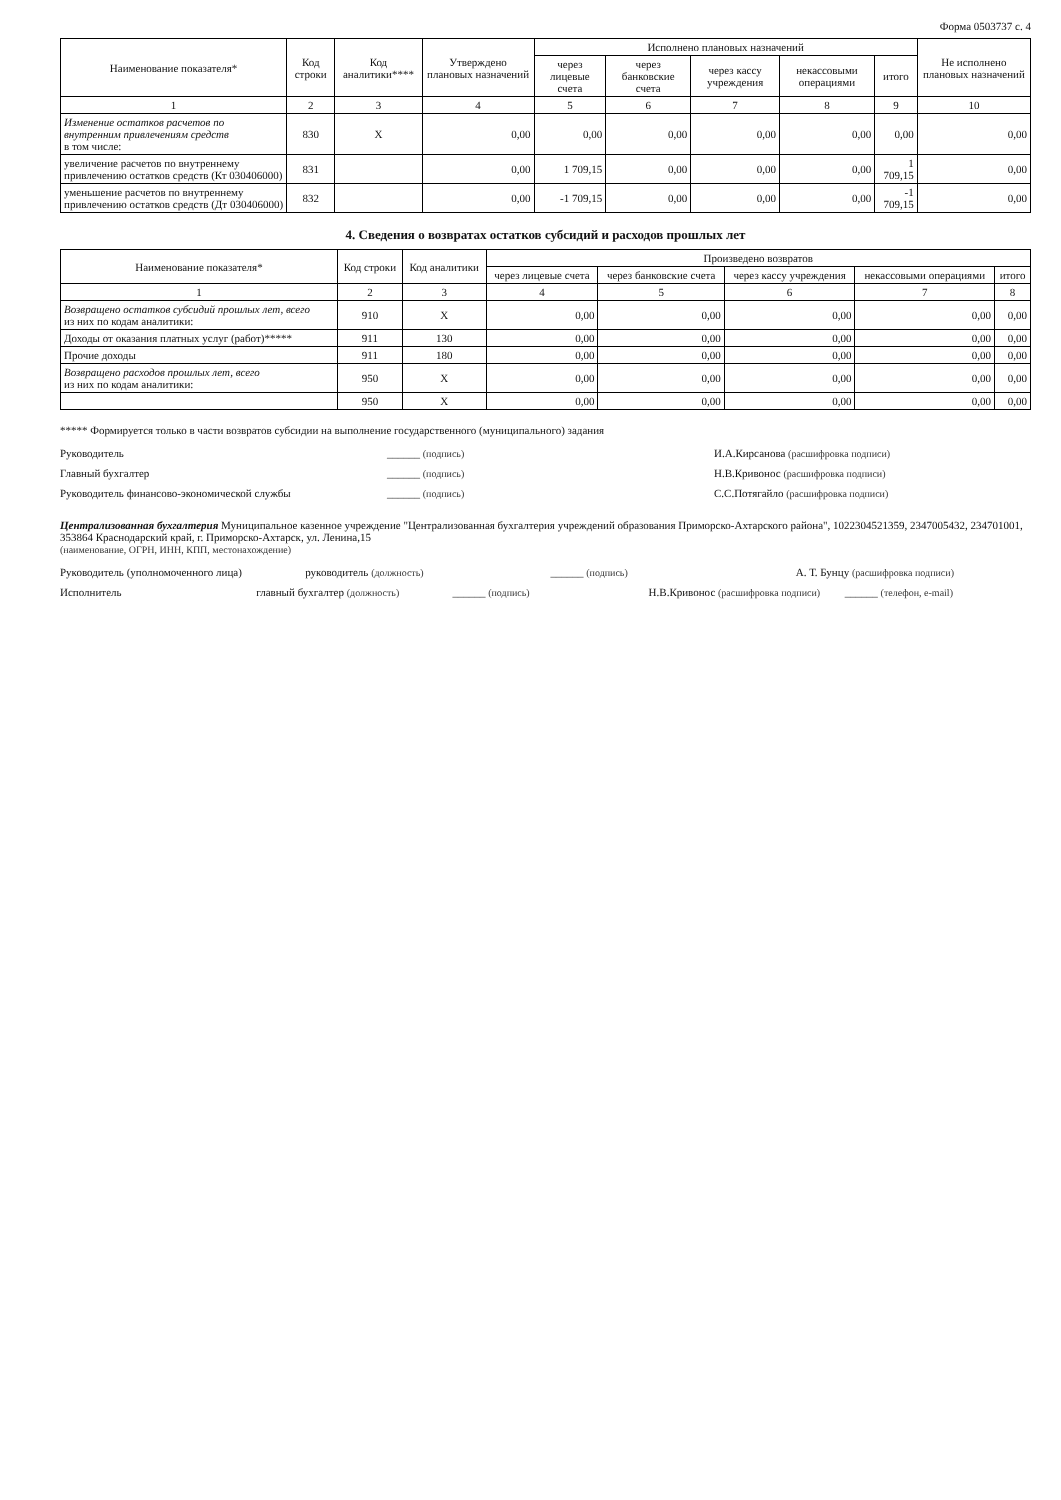Форма 0503737 с. 4
| Наименование показателя* | Код строки | Код аналитики**** | Утверждено плановых назначений | Исполнено плановых назначений | | | | | Не исполнено плановых назначений |
| --- | --- | --- | --- | --- | --- | --- | --- | --- | --- |
| | | | | через лицевые счета | через банковские счета | через кассу учреждения | некассовыми операциями | итого | |
| 1 | 2 | 3 | 4 | 5 | 6 | 7 | 8 | 9 | 10 |
| Изменение остатков расчетов по внутренним привлечениям средств в том числе: | 830 | X | 0,00 | 0,00 | 0,00 | 0,00 | 0,00 | 0,00 | 0,00 |
| увеличение расчетов по внутреннему привлечению остатков средств (Кт 030406000) | 831 | | 0,00 | 1 709,15 | 0,00 | 0,00 | 0,00 | 1 709,15 | 0,00 |
| уменьшение расчетов по внутреннему привлечению остатков средств (Дт 030406000) | 832 | | 0,00 | -1 709,15 | 0,00 | 0,00 | 0,00 | -1 709,15 | 0,00 |
4. Сведения о возвратах остатков субсидий и расходов прошлых лет
| Наименование показателя* | Код строки | Код аналитики | Произведено возвратов | | | | |
| --- | --- | --- | --- | --- | --- | --- | --- |
| | | | через лицевые счета | через банковские счета | через кассу учреждения | некассовыми операциями | итого |
| 1 | 2 | 3 | 4 | 5 | 6 | 7 | 8 |
| Возвращено остатков субсидий прошлых лет, всего из них по кодам аналитики: | 910 | X | 0,00 | 0,00 | 0,00 | 0,00 | 0,00 |
| Доходы от оказания платных услуг (работ)***** | 911 | 130 | 0,00 | 0,00 | 0,00 | 0,00 | 0,00 |
| Прочие доходы | 911 | 180 | 0,00 | 0,00 | 0,00 | 0,00 | 0,00 |
| Возвращено расходов прошлых лет, всего из них по кодам аналитики: | 950 | X | 0,00 | 0,00 | 0,00 | 0,00 | 0,00 |
| | 950 | X | 0,00 | 0,00 | 0,00 | 0,00 | 0,00 |
***** Формируется только в части возвратов субсидии на выполнение государственного (муниципального) задания
Руководитель ______ (подпись) И.А.Кирсанова (расшифровка подписи)
Главный бухгалтер ______ (подпись) Н.В.Кривонос (расшифровка подписи)
Руководитель финансово-экономической службы
______ (подпись) С.С.Потягайло (расшифровка подписи)
Централизованная бухгалтерия Муниципальное казенное учреждение "Централизованная бухгалтерия учреждений образования Приморско-Ахтарского района", 1022304521359, 2347005432, 234701001, 353864 Краснодарский край, г. Приморско-Ахтарск, ул. Ленина,15
(наименование, ОГРН, ИНН, КПП, местонахождение)
Руководитель (уполномоченного лица)
руководитель (должность) ______ (подпись) А. Т. Бунцу (расшифровка подписи)
Исполнитель главный бухгалтер (должность) ______ (подпись) Н.В.Кривонос (расшифровка подписи)
______ (телефон, e-mail)